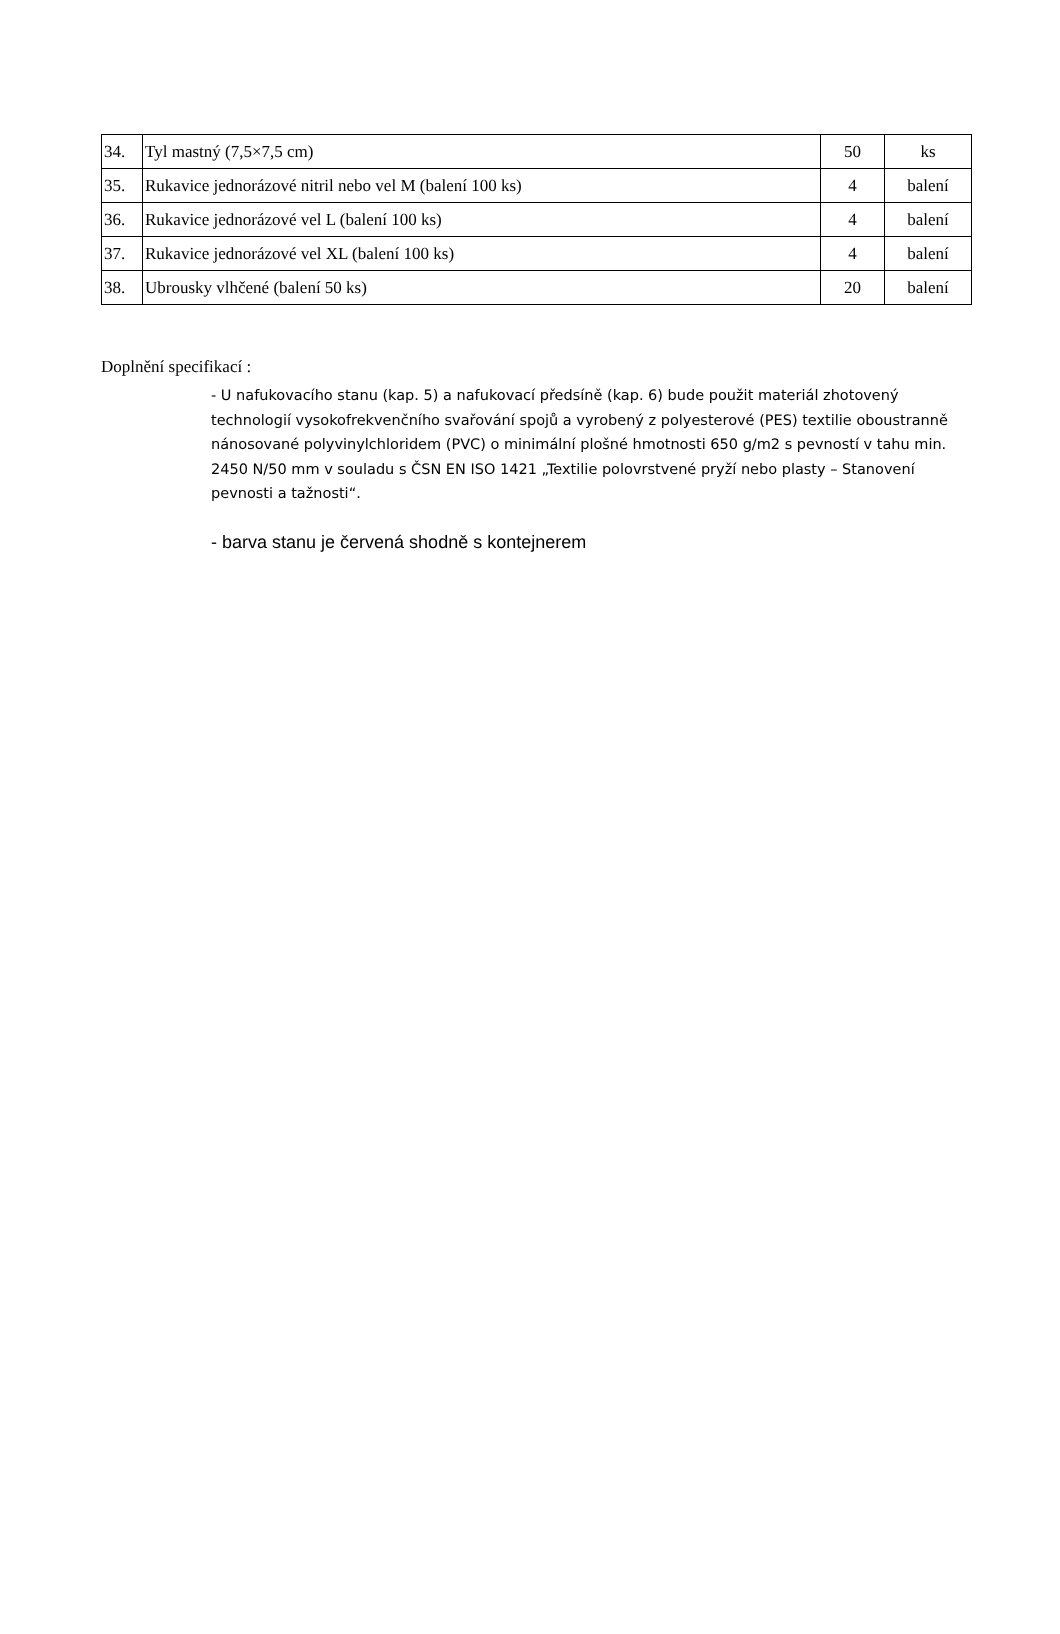| 34. | Tyl mastný (7,5×7,5 cm) | 50 | ks |
| 35. | Rukavice jednorázové nitril nebo vel M (balení 100 ks) | 4 | balení |
| 36. | Rukavice jednorázové vel L (balení 100 ks) | 4 | balení |
| 37. | Rukavice jednorázové vel XL (balení 100 ks) | 4 | balení |
| 38. | Ubrousky vlhčené (balení 50 ks) | 20 | balení |
Doplnění specifikací :
- U nafukovacího stanu (kap. 5) a nafukovací předsíně (kap. 6) bude použit materiál zhotovený technologií vysokofrekvenčního svařování spojů a vyrobený z polyesterové (PES) textilie oboustranně nánosované polyvinylchloridem (PVC) o minimální plošné hmotnosti 650 g/m2 s pevností v tahu min. 2450 N/50 mm v souladu s ČSN EN ISO 1421 „Textilie polovrstvené pryží nebo plasty – Stanovení pevnosti a tažnosti“.
- barva stanu je červená shodně s kontejnerem